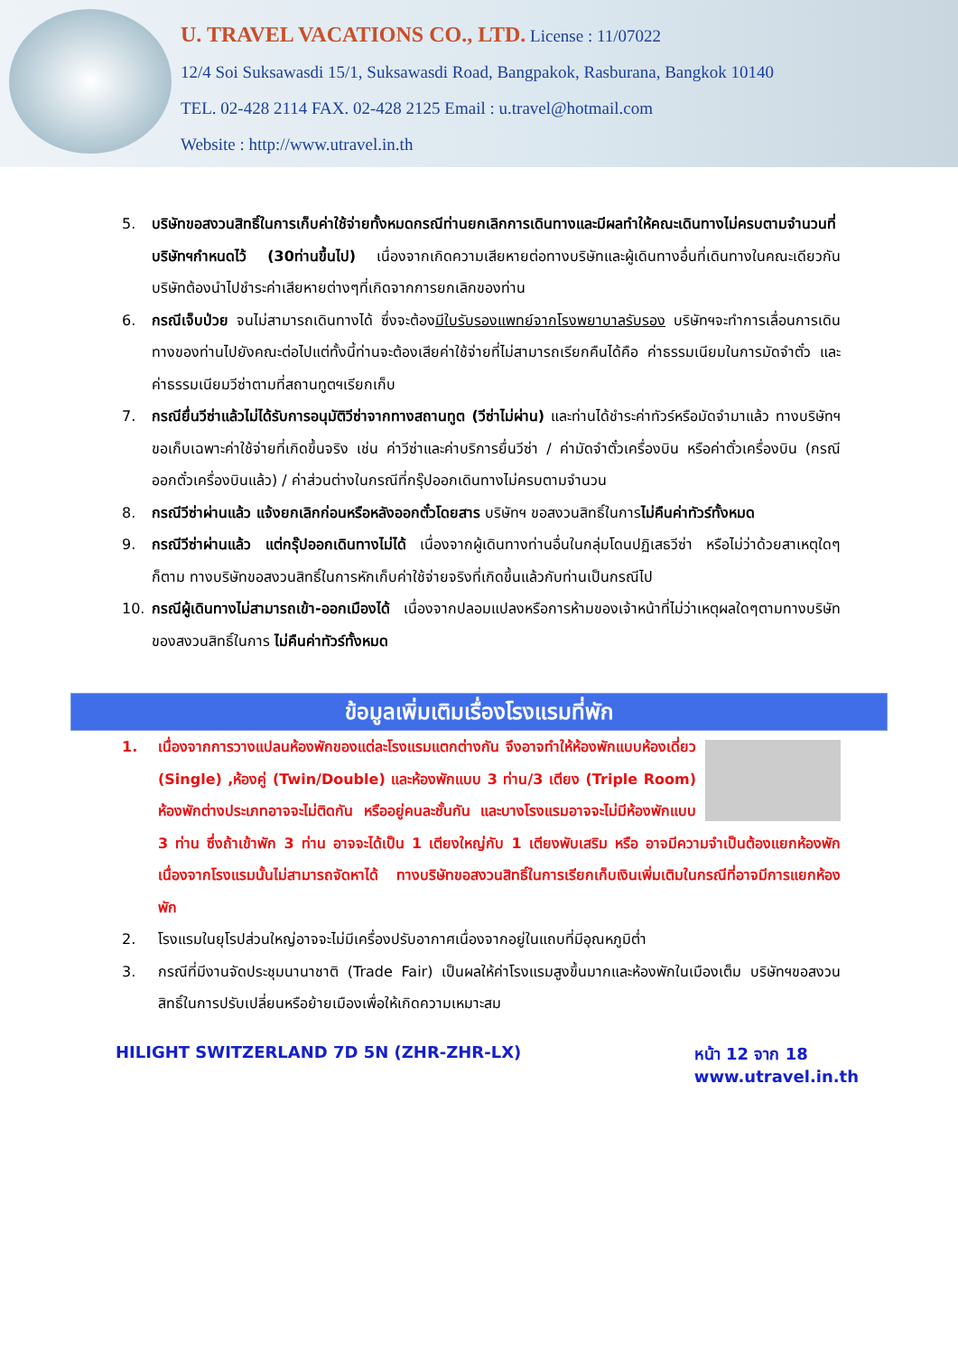U. TRAVEL VACATIONS CO., LTD. License : 11/07022
12/4 Soi Suksawasdi 15/1, Suksawasdi Road, Bangpakok, Rasburana, Bangkok 10140
TEL. 02-428 2114 FAX. 02-428 2125 Email : u.travel@hotmail.com
Website : http://www.utravel.in.th
5. บริษัทขอสงวนสิทธิ์ในการเก็บค่าใช้จ่ายทั้งหมดกรณีท่านยกเลิกการเดินทางและมีผลทำให้คณะเดินทางไม่ครบตามจำนวนที่บริษัทฯกำหนดไว้ (30ท่านขึ้นไป) เนื่องจากเกิดความเสียหายต่อทางบริษัทและผู้เดินทางอื่นที่เดินทางในคณะเดียวกันบริษัทต้องนำไปชำระค่าเสียหายต่างๆที่เกิดจากการยกเลิกของท่าน
6. กรณีเจ็บป่วย จนไม่สามารถเดินทางได้ ซึ่งจะต้องมีใบรับรองแพทย์จากโรงพยาบาลรับรอง บริษัทฯจะทำการเลื่อนการเดินทางของท่านไปยังคณะต่อไปแต่ทั้งนี้ท่านจะต้องเสียค่าใช้จ่ายที่ไม่สามารถเรียกคืนได้คือ ค่าธรรมเนียมในการมัดจำตั๋ว และค่าธรรมเนียมวีซ่าตามที่สถานทูตฯเรียกเก็บ
7. กรณียื่นวีซ่าแล้วไม่ได้รับการอนุมัติวีซ่าจากทางสถานทูต (วีซ่าไม่ผ่าน) และท่านได้ชำระค่าทัวร์หรือมัดจำมาแล้ว ทางบริษัทฯ ขอเก็บเฉพาะค่าใช้จ่ายที่เกิดขึ้นจริง เช่น ค่าวีซ่าและค่าบริการยื่นวีซ่า / ค่ามัดจำตั๋วเครื่องบิน หรือค่าตั๋วเครื่องบิน (กรณีออกตั๋วเครื่องบินแล้ว) / ค่าส่วนต่างในกรณีที่กรุ๊ปออกเดินทางไม่ครบตามจำนวน
8. กรณีวีซ่าผ่านแล้ว แจ้งยกเลิกก่อนหรือหลังออกตั๋วโดยสาร บริษัทฯ ขอสงวนสิทธิ์ในการไม่คืนค่าทัวร์ทั้งหมด
9. กรณีวีซ่าผ่านแล้ว แต่กรุ๊ปออกเดินทางไม่ได้ เนื่องจากผู้เดินทางท่านอื่นในกลุ่มโดนปฏิเสธวีซ่า หรือไม่ว่าด้วยสาเหตุใดๆก็ตาม ทางบริษัทขอสงวนสิทธิ์ในการหักเก็บค่าใช้จ่ายจริงที่เกิดขึ้นแล้วกับท่านเป็นกรณีไป
10. กรณีผู้เดินทางไม่สามารถเข้า-ออกเมืองได้ เนื่องจากปลอมแปลงหรือการห้ามของเจ้าหน้าที่ไม่ว่าเหตุผลใดๆตามทางบริษัทของสงวนสิทธิ์ในการ ไม่คืนค่าทัวร์ทั้งหมด
ข้อมูลเพิ่มเติมเรื่องโรงแรมที่พัก
1. เนื่องจากการวางแปลนห้องพักของแต่ละโรงแรมแตกต่างกัน จึงอาจทำให้ห้องพักแบบห้องเดี่ยว (Single) ,ห้องคู่ (Twin/Double) และห้องพักแบบ 3 ท่าน/3 เตียง (Triple Room) ห้องพักต่างประเภทอาจจะไม่ติดกัน หรืออยู่คนละชั้นกัน และบางโรงแรมอาจจะไม่มีห้องพักแบบ 3 ท่าน ซึ่งถ้าเข้าพัก 3 ท่าน อาจจะได้เป็น 1 เตียงใหญ่กับ 1 เตียงพับเสริม หรือ อาจมีความจำเป็นต้องแยกห้องพักเนื่องจากโรงแรมนั้นไม่สามารถจัดหาได้ ทางบริษัทขอสงวนสิทธิ์ในการเรียกเก็บเงินเพิ่มเติมในกรณีที่อาจมีการแยกห้องพัก
2. โรงแรมในยุโรปส่วนใหญ่อาจจะไม่มีเครื่องปรับอากาศเนื่องจากอยู่ในแถบที่มีอุณหภูมิต่ำ
3. กรณีที่มีงานจัดประชุมนานาชาติ (Trade Fair) เป็นผลให้ค่าโรงแรมสูงขึ้นมากและห้องพักในเมืองเต็ม บริษัทฯขอสงวนสิทธิ์ในการปรับเปลี่ยนหรือย้ายเมืองเพื่อให้เกิดความเหมาะสม
HILIGHT SWITZERLAND 7D 5N (ZHR-ZHR-LX) หน้า 12 จาก 18
www.utravel.in.th